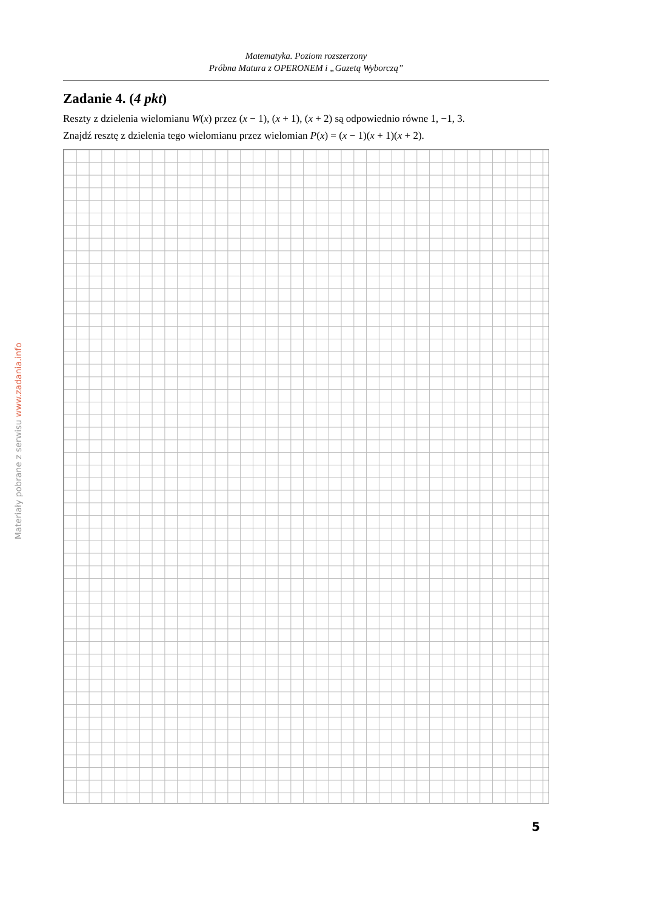Matematyka. Poziom rozszerzony
Próbna Matura z OPERONEM i „Gazetą Wyborczą”
Materiały pobrane z serwisu www.zadania.info
Zadanie 4. (4 pkt)
Reszty z dzielenia wielomianu W(x) przez (x − 1), (x + 1), (x + 2) są odpowiednio równe 1, −1, 3.
Znajdź resztę z dzielenia tego wielomianu przez wielomian P(x) = (x − 1)(x + 1)(x + 2).
5